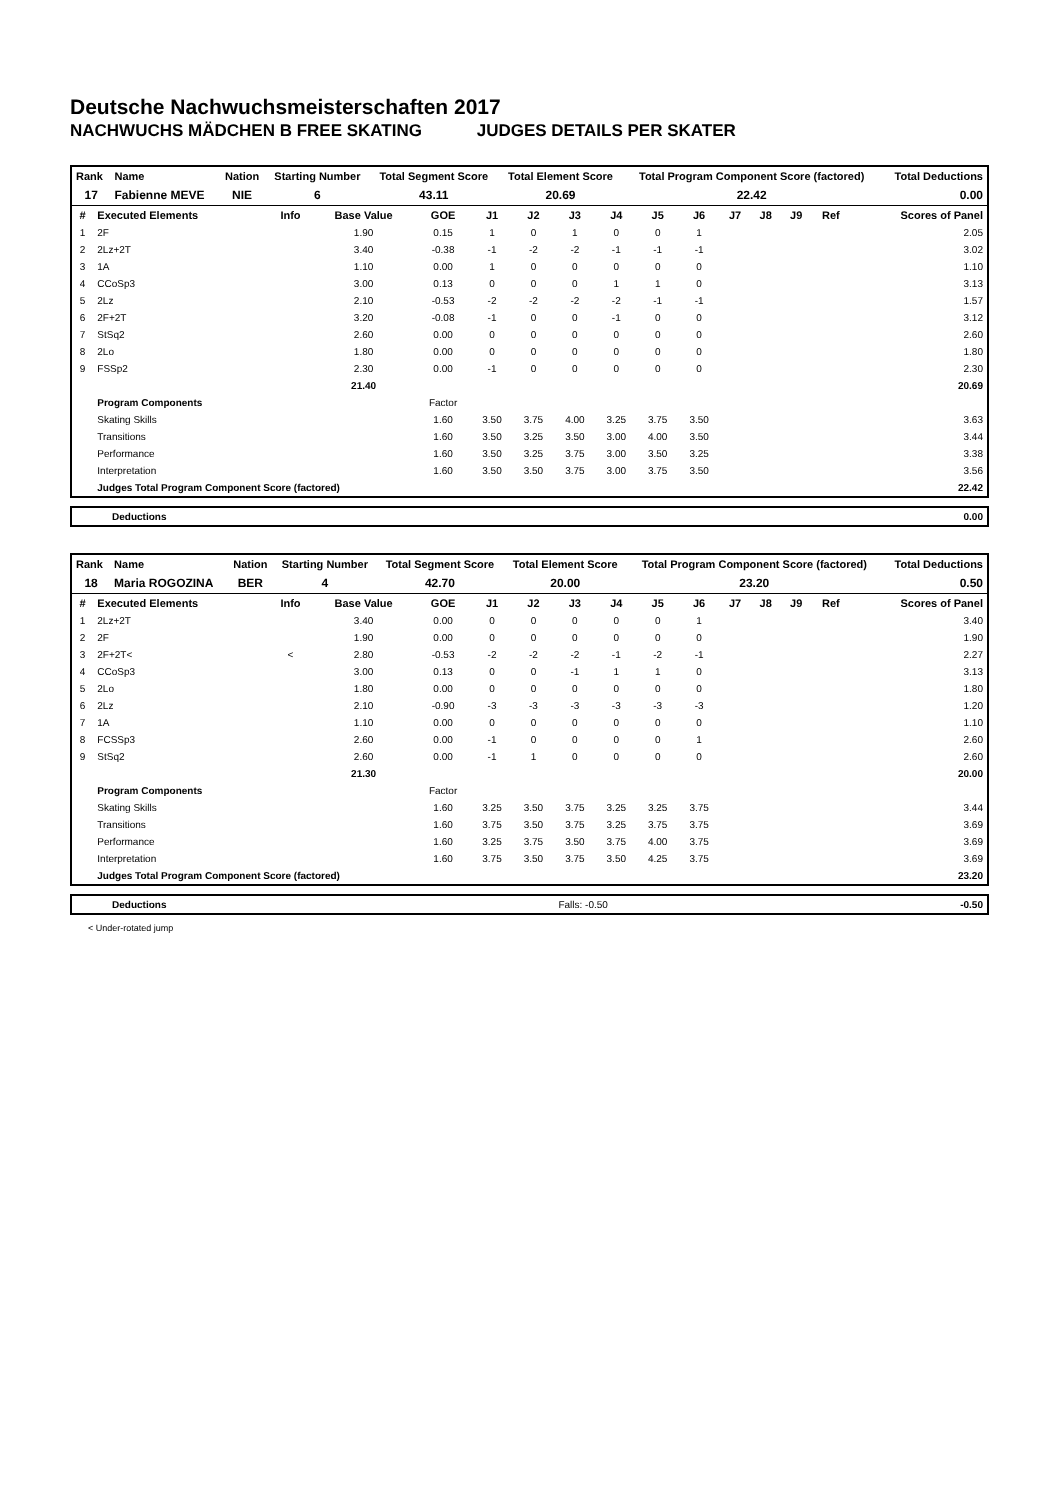Deutsche Nachwuchsmeisterschaften 2017
NACHWUCHS MÄDCHEN B FREE SKATING JUDGES DETAILS PER SKATER
| Rank | Name | Nation | Starting Number | Total Segment Score | Total Element Score | Total Program Component Score (factored) | Total Deductions |
| --- | --- | --- | --- | --- | --- | --- | --- |
| 17 | Fabienne MEVE | NIE | 6 | 43.11 | 20.69 | 22.42 | 0.00 |
| # | Executed Elements | Info | Base Value | GOE | J1 | J2 | J3 | J4 | J5 | J6 | J7 | J8 | J9 | Ref | Scores of Panel |
| --- | --- | --- | --- | --- | --- | --- | --- | --- | --- | --- | --- | --- | --- | --- | --- |
| 1 | 2F | | 1.90 | 0.15 | 1 | 0 | 1 | 0 | 0 | 1 | | | | | 2.05 |
| 2 | 2Lz+2T | | 3.40 | -0.38 | -1 | -2 | -2 | -1 | -1 | -1 | | | | | 3.02 |
| 3 | 1A | | 1.10 | 0.00 | 1 | 0 | 0 | 0 | 0 | 0 | | | | | 1.10 |
| 4 | CCoSp3 | | 3.00 | 0.13 | 0 | 0 | 0 | 1 | 1 | 0 | | | | | 3.13 |
| 5 | 2Lz | | 2.10 | -0.53 | -2 | -2 | -2 | -2 | -1 | -1 | | | | | 1.57 |
| 6 | 2F+2T | | 3.20 | -0.08 | -1 | 0 | 0 | -1 | 0 | 0 | | | | | 3.12 |
| 7 | StSq2 | | 2.60 | 0.00 | 0 | 0 | 0 | 0 | 0 | 0 | | | | | 2.60 |
| 8 | 2Lo | | 1.80 | 0.00 | 0 | 0 | 0 | 0 | 0 | 0 | | | | | 1.80 |
| 9 | FSSp2 | | 2.30 | 0.00 | -1 | 0 | 0 | 0 | 0 | 0 | | | | | 2.30 |
| | | | 21.40 | | | | | | | | | | | | 20.69 |
| | Program Components | | | Factor | | | | | | | | | | | |
| | Skating Skills | | | 1.60 | 3.50 | 3.75 | 4.00 | 3.25 | 3.75 | 3.50 | | | | | 3.63 |
| | Transitions | | | 1.60 | 3.50 | 3.25 | 3.50 | 3.00 | 4.00 | 3.50 | | | | | 3.44 |
| | Performance | | | 1.60 | 3.50 | 3.25 | 3.75 | 3.00 | 3.50 | 3.25 | | | | | 3.38 |
| | Interpretation | | | 1.60 | 3.50 | 3.50 | 3.75 | 3.00 | 3.75 | 3.50 | | | | | 3.56 |
| | Judges Total Program Component Score (factored) | | | | | | | | | | | | | | 22.42 |
| Deductions | 0.00 |
| Rank | Name | Nation | Starting Number | Total Segment Score | Total Element Score | Total Program Component Score (factored) | Total Deductions |
| --- | --- | --- | --- | --- | --- | --- | --- |
| 18 | Maria ROGOZINA | BER | 4 | 42.70 | 20.00 | 23.20 | 0.50 |
| # | Executed Elements | Info | Base Value | GOE | J1 | J2 | J3 | J4 | J5 | J6 | J7 | J8 | J9 | Ref | Scores of Panel |
| --- | --- | --- | --- | --- | --- | --- | --- | --- | --- | --- | --- | --- | --- | --- | --- |
| 1 | 2Lz+2T | | 3.40 | 0.00 | 0 | 0 | 0 | 0 | 0 | 1 | | | | | 3.40 |
| 2 | 2F | | 1.90 | 0.00 | 0 | 0 | 0 | 0 | 0 | 0 | | | | | 1.90 |
| 3 | 2F+2T< | < | 2.80 | -0.53 | -2 | -2 | -2 | -1 | -2 | -1 | | | | | 2.27 |
| 4 | CCoSp3 | | 3.00 | 0.13 | 0 | 0 | -1 | 1 | 1 | 0 | | | | | 3.13 |
| 5 | 2Lo | | 1.80 | 0.00 | 0 | 0 | 0 | 0 | 0 | 0 | | | | | 1.80 |
| 6 | 2Lz | | 2.10 | -0.90 | -3 | -3 | -3 | -3 | -3 | -3 | | | | | 1.20 |
| 7 | 1A | | 1.10 | 0.00 | 0 | 0 | 0 | 0 | 0 | 0 | | | | | 1.10 |
| 8 | FCSSp3 | | 2.60 | 0.00 | -1 | 0 | 0 | 0 | 0 | 1 | | | | | 2.60 |
| 9 | StSq2 | | 2.60 | 0.00 | -1 | 1 | 0 | 0 | 0 | 0 | | | | | 2.60 |
| | | | 21.30 | | | | | | | | | | | | 20.00 |
| | Program Components | | | Factor | | | | | | | | | | | |
| | Skating Skills | | | 1.60 | 3.25 | 3.50 | 3.75 | 3.25 | 3.25 | 3.75 | | | | | 3.44 |
| | Transitions | | | 1.60 | 3.75 | 3.50 | 3.75 | 3.25 | 3.75 | 3.75 | | | | | 3.69 |
| | Performance | | | 1.60 | 3.25 | 3.75 | 3.50 | 3.75 | 4.00 | 3.75 | | | | | 3.69 |
| | Interpretation | | | 1.60 | 3.75 | 3.50 | 3.75 | 3.50 | 4.25 | 3.75 | | | | | 3.69 |
| | Judges Total Program Component Score (factored) | | | | | | | | | | | | | | 23.20 |
| Deductions | Falls: -0.50 | -0.50 |
< Under-rotated jump